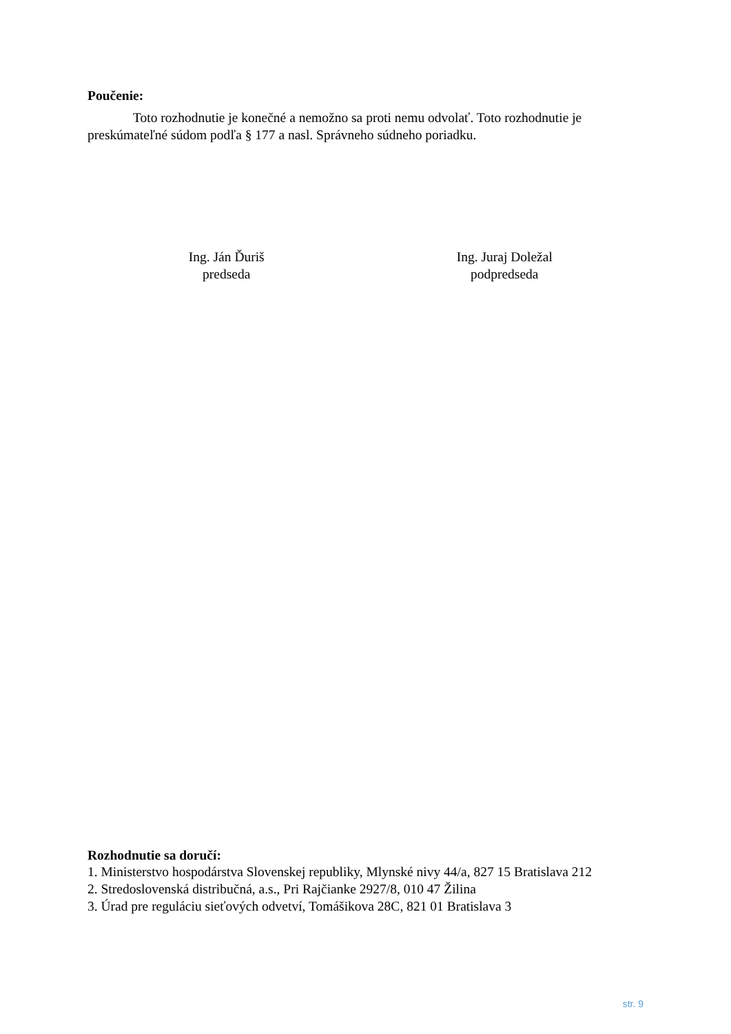Poučenie:
Toto rozhodnutie je konečné a nemožno sa proti nemu odvolať. Toto rozhodnutie je preskúmateľné súdom podľa § 177 a nasl. Správneho súdneho poriadku.
Ing. Ján Ďuriš
predseda
Ing. Juraj Doležal
podpredseda
Rozhodnutie sa doručí:
1. Ministerstvo hospodárstva Slovenskej republiky, Mlynské nivy 44/a, 827 15 Bratislava 212
2. Stredoslovenská distribučná, a.s., Pri Rajčianke 2927/8, 010 47 Žilina
3. Úrad pre reguláciu sieťových odvetví, Tomášikova 28C, 821 01 Bratislava 3
str. 9